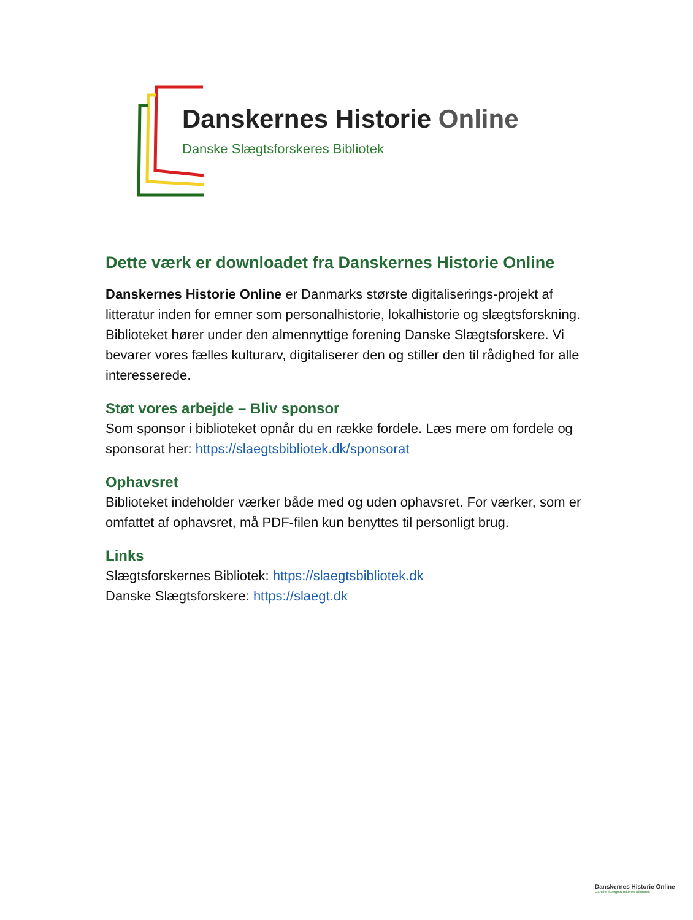Danskernes Historie Online
Danske Slægtsforskeres Bibliotek
Dette værk er downloadet fra Danskernes Historie Online
Danskernes Historie Online er Danmarks største digitaliserings-projekt af litteratur inden for emner som personalhistorie, lokalhistorie og slægtsforskning. Biblioteket hører under den almennyttige forening Danske Slægtsforskere. Vi bevarer vores fælles kulturarv, digitaliserer den og stiller den til rådighed for alle interesserede.
Støt vores arbejde – Bliv sponsor
Som sponsor i biblioteket opnår du en række fordele. Læs mere om fordele og sponsorat her: https://slaegtsbibliotek.dk/sponsorat
Ophavsret
Biblioteket indeholder værker både med og uden ophavsret. For værker, som er omfattet af ophavsret, må PDF-filen kun benyttes til personligt brug.
Links
Slægtsforskernes Bibliotek: https://slaegtsbibliotek.dk
Danske Slægtsforskere: https://slaegt.dk
Danskernes Historie Online
Danske Slægtsforskeres Bibliotek